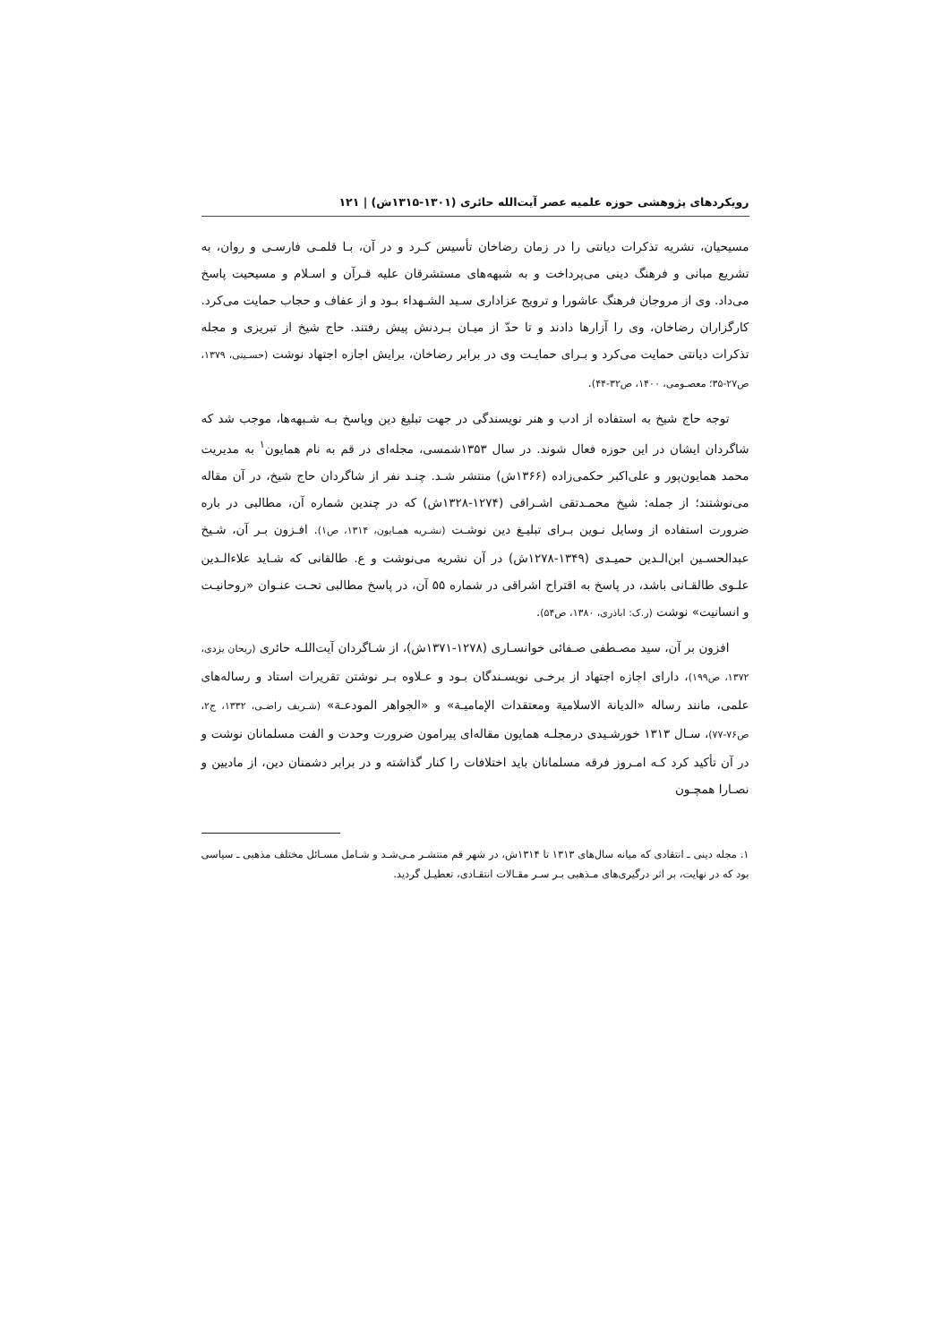رویکردهای پژوهشی حوزه علمیه عصر آیت‌الله حائری (۱۳۰۱-۱۳۱۵ش) | ۱۲۱
مسیحیان، نشریه تذکرات دیانتی را در زمان رضاخان تأسیس کـرد و در آن، بـا قلمـی فارسـی و روان، به تشریع مبانی و فرهنگ دینی می‌پرداخت و به شبهه‌های مستشرقان علیه قـرآن و اسـلام و مسیحیت پاسخ می‌داد. وی از مروجان فرهنگ عاشورا و ترویج عزاداری سـید الشـهداء بـود و از عفاف و حجاب حمایت می‌کرد. کارگزاران رضاخان، وی را آزارها دادند و تا حدّ از میـان بـردنش پیش رفتند. حاج شیخ از تبریزی و مجله تذکرات دیانتی حمایت می‌کرد و بـرای حمایـت وی در برابر رضاخان، برایش اجازه اجتهاد نوشت (حسـینی، ۱۳۷۹، ص۲۷-۳۵؛ معصـومی، ۱۴۰۰، ص۳۲-۴۴).
توجه حاج شیخ به استفاده از ادب و هنر نویسندگی در جهت تبلیغ دین وپاسخ بـه شـبهه‌ها، موجب شد که شاگردان ایشان در این حوزه فعال شوند. در سال ۱۳۵۳شمسی، مجله‌ای در قم به نام همایون<sup>۱</sup> به مدیریت محمد همایون‌پور و علی‌اکبر حکمی‌زاده (۱۳۶۶ش) منتشر شـد. چنـد نفر از شاگردان حاج شیخ، در آن مقاله می‌نوشتند؛ از جمله: شیخ محمـدتقی اشـراقی (۱۲۷۴-۱۳۲۸ش) که در چندین شماره آن، مطالبی در باره ضرورت استفاده از وسایل نـوین بـرای تبلیـغ دین نوشـت (نشـریه همـایون، ۱۳۱۴، ص۱). افـزون بـر آن، شـیخ عبدالحسـین ابن‌الـدین حمیـدی (۱۳۴۹-۱۲۷۸ش) در آن نشریه می‌نوشت و ع. طالقانی که شـاید علاءالـدین علـوی طالقـانی باشد، در پاسخ به اقتراح اشراقی در شماره ۵۵ آن، در پاسخ مطالبی تحـت عنـوان «روحانیـت و انسانیت» نوشت (ر.ک: اباذری، ۱۳۸۰، ص۵۴).
افزون بر آن، سید مصـطفی صـفائی خوانسـاری (۱۲۷۸-۱۳۷۱ش)، از شـاگردان آیت‌اللـه حائری (ریحان یزدی، ۱۳۷۲، ص۱۹۹)، دارای اجازه اجتهاد از برخـی نویسـندگان بـود و عـلاوه بـر نوشتن تقریرات استاد و رساله‌های علمی، مانند رساله «الدیانة الاسلامیة ومعتقدات الإمامیـة» و «الجواهر المودعـة» (شـریف راضـی، ۱۳۳۲، ج۲، ص۷۶-۷۷)، سـال ۱۳۱۳ خورشـیدی درمجلـه همایون مقاله‌ای پیرامون ضرورت وحدت و الفت مسلمانان نوشت و در آن تأکید کرد کـه امـروز فرقه مسلمانان باید اختلافات را کنار گذاشته و در برابر دشمنان دین، از مادیین و نصـارا همچـون
۱. مجله دینی ـ انتقادی که میانه سال‌های ۱۳۱۳ تا ۱۳۱۴ش، در شهر قم منتشـر مـی‌شـد و شـامل مسـائل مختلف مذهبی ـ سیاسی بود که در نهایت، بر اثر درگیری‌های مـذهبی بـر سـر مقـالات انتقـادی، تعطیـل گردید.